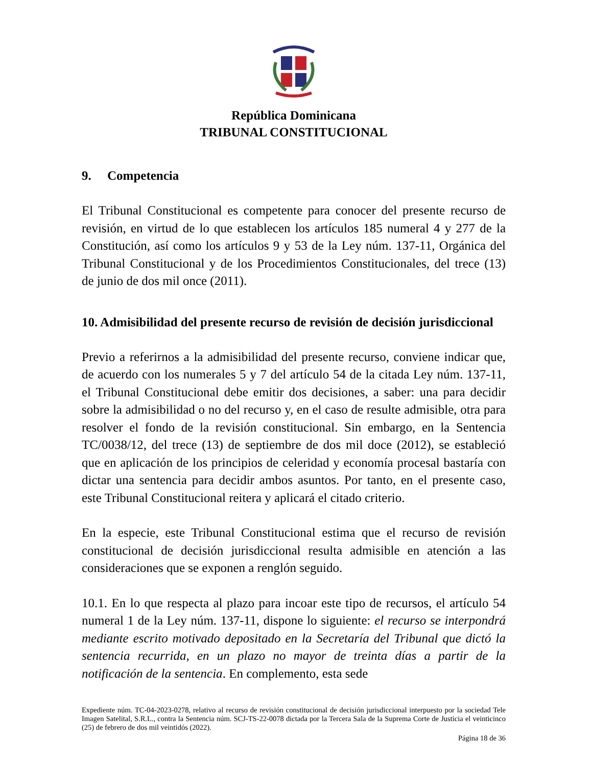República Dominicana
TRIBUNAL CONSTITUCIONAL
9. Competencia
El Tribunal Constitucional es competente para conocer del presente recurso de revisión, en virtud de lo que establecen los artículos 185 numeral 4 y 277 de la Constitución, así como los artículos 9 y 53 de la Ley núm. 137-11, Orgánica del Tribunal Constitucional y de los Procedimientos Constitucionales, del trece (13) de junio de dos mil once (2011).
10. Admisibilidad del presente recurso de revisión de decisión jurisdiccional
Previo a referirnos a la admisibilidad del presente recurso, conviene indicar que, de acuerdo con los numerales 5 y 7 del artículo 54 de la citada Ley núm. 137-11, el Tribunal Constitucional debe emitir dos decisiones, a saber: una para decidir sobre la admisibilidad o no del recurso y, en el caso de resulte admisible, otra para resolver el fondo de la revisión constitucional. Sin embargo, en la Sentencia TC/0038/12, del trece (13) de septiembre de dos mil doce (2012), se estableció que en aplicación de los principios de celeridad y economía procesal bastaría con dictar una sentencia para decidir ambos asuntos. Por tanto, en el presente caso, este Tribunal Constitucional reitera y aplicará el citado criterio.
En la especie, este Tribunal Constitucional estima que el recurso de revisión constitucional de decisión jurisdiccional resulta admisible en atención a las consideraciones que se exponen a renglón seguido.
10.1. En lo que respecta al plazo para incoar este tipo de recursos, el artículo 54 numeral 1 de la Ley núm. 137-11, dispone lo siguiente: el recurso se interpondrá mediante escrito motivado depositado en la Secretaría del Tribunal que dictó la sentencia recurrida, en un plazo no mayor de treinta días a partir de la notificación de la sentencia. En complemento, esta sede
Expediente núm. TC-04-2023-0278, relativo al recurso de revisión constitucional de decisión jurisdiccional interpuesto por la sociedad Tele Imagen Satelital, S.R.L., contra la Sentencia núm. SCJ-TS-22-0078 dictada por la Tercera Sala de la Suprema Corte de Justicia el veinticinco (25) de febrero de dos mil veintidós (2022).
Página 18 de 36